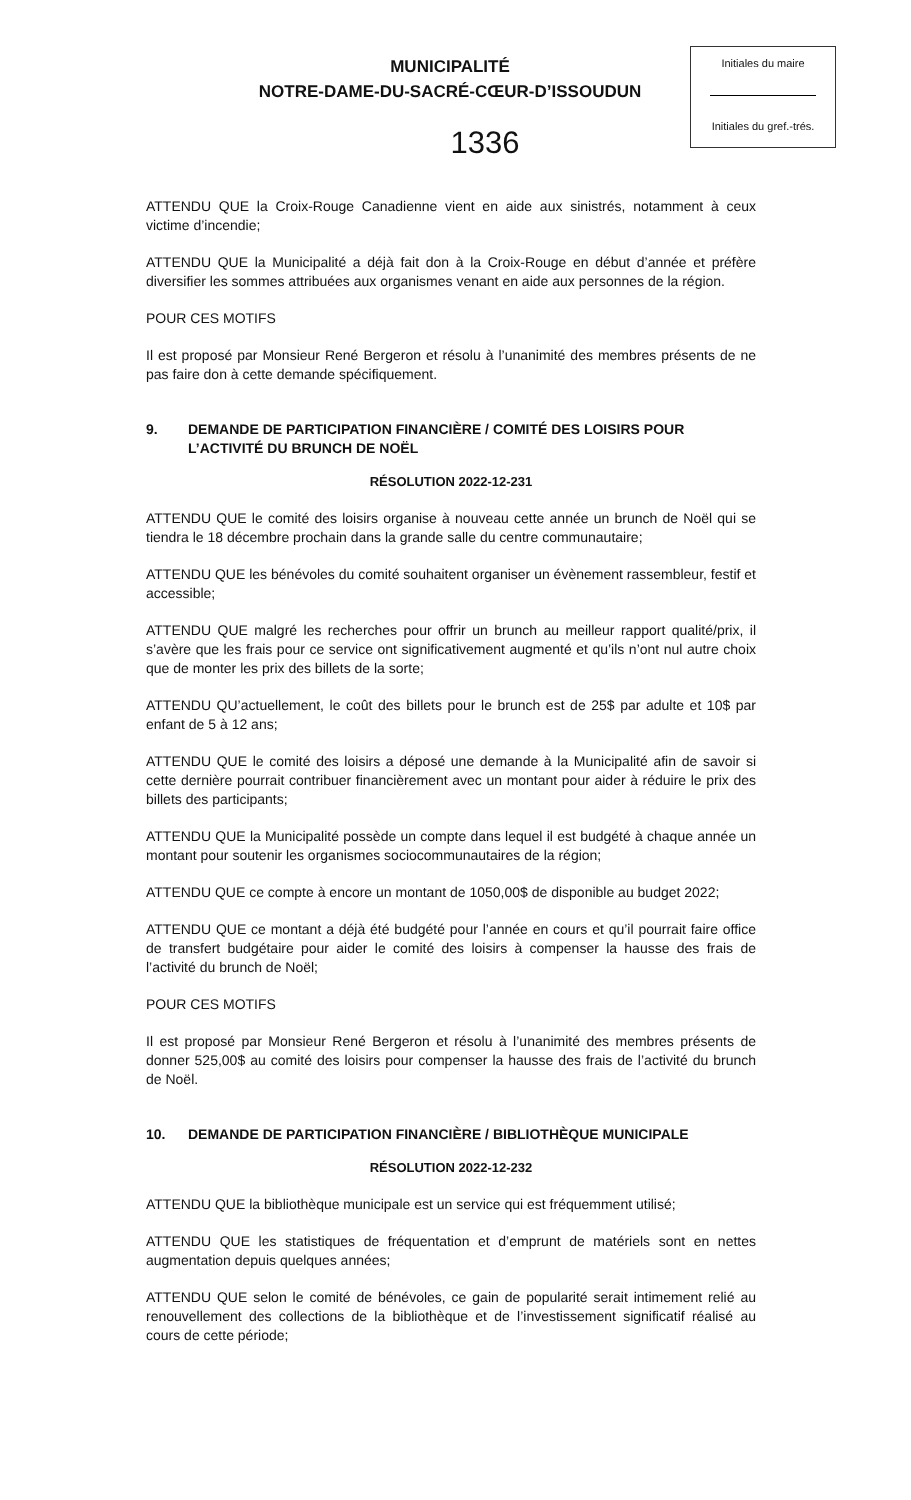MUNICIPALITÉ
NOTRE-DAME-DU-SACRÉ-CŒUR-D’ISSOUDUN
1336
Initiales du maire
Initiales du gref.-trés.
ATTENDU QUE la Croix-Rouge Canadienne vient en aide aux sinistrés, notamment à ceux victime d’incendie;
ATTENDU QUE la Municipalité a déjà fait don à la Croix-Rouge en début d’année et préfère diversifier les sommes attribuées aux organismes venant en aide aux personnes de la région.
POUR CES MOTIFS
Il est proposé par Monsieur René Bergeron et résolu à l’unanimité des membres présents de ne pas faire don à cette demande spécifiquement.
9. DEMANDE DE PARTICIPATION FINANCIÈRE / COMITÉ DES LOISIRS POUR L’ACTIVITÉ DU BRUNCH DE NOËL
RÉSOLUTION 2022-12-231
ATTENDU QUE le comité des loisirs organise à nouveau cette année un brunch de Noël qui se tiendra le 18 décembre prochain dans la grande salle du centre communautaire;
ATTENDU QUE les bénévoles du comité souhaitent organiser un évènement rassembleur, festif et accessible;
ATTENDU QUE malgré les recherches pour offrir un brunch au meilleur rapport qualité/prix, il s’avère que les frais pour ce service ont significativement augmenté et qu’ils n’ont nul autre choix que de monter les prix des billets de la sorte;
ATTENDU QU’actuellement, le coût des billets pour le brunch est de 25$ par adulte et 10$ par enfant de 5 à 12 ans;
ATTENDU QUE le comité des loisirs a déposé une demande à la Municipalité afin de savoir si cette dernière pourrait contribuer financièrement avec un montant pour aider à réduire le prix des billets des participants;
ATTENDU QUE la Municipalité possède un compte dans lequel il est budgété à chaque année un montant pour soutenir les organismes sociocommunautaires de la région;
ATTENDU QUE ce compte à encore un montant de 1050,00$ de disponible au budget 2022;
ATTENDU QUE ce montant a déjà été budgété pour l’année en cours et qu’il pourrait faire office de transfert budgétaire pour aider le comité des loisirs à compenser la hausse des frais de l’activité du brunch de Noël;
POUR CES MOTIFS
Il est proposé par Monsieur René Bergeron et résolu à l’unanimité des membres présents de donner 525,00$ au comité des loisirs pour compenser la hausse des frais de l’activité du brunch de Noël.
10. DEMANDE DE PARTICIPATION FINANCIÈRE / BIBLIOTHÈQUE MUNICIPALE
RÉSOLUTION 2022-12-232
ATTENDU QUE la bibliothèque municipale est un service qui est fréquemment utilisé;
ATTENDU QUE les statistiques de fréquentation et d’emprunt de matériels sont en nettes augmentation depuis quelques années;
ATTENDU QUE selon le comité de bénévoles, ce gain de popularité serait intimement relié au renouvellement des collections de la bibliothèque et de l’investissement significatif réalisé au cours de cette période;